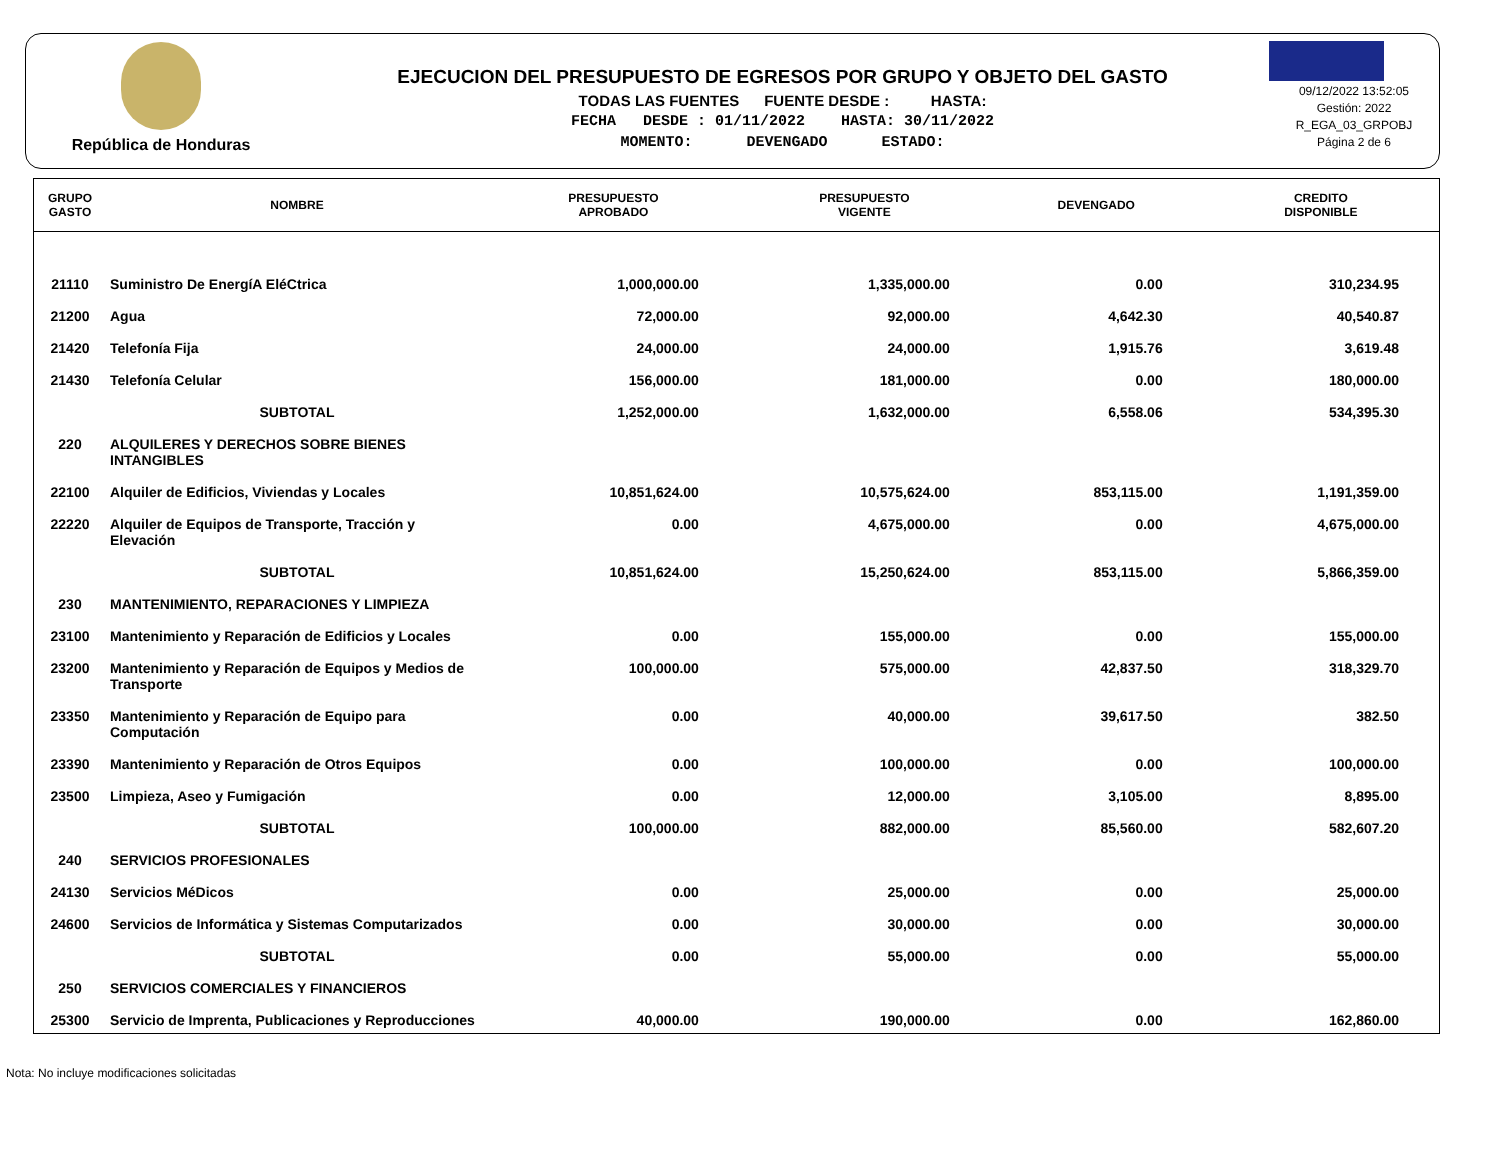República de Honduras
EJECUCION DEL PRESUPUESTO DE EGRESOS POR GRUPO Y OBJETO DEL GASTO
TODAS LAS FUENTES FUENTE DESDE : HASTA:
FECHA DESDE : 01/11/2022 HASTA: 30/11/2022
MOMENTO: DEVENGADO ESTADO:
09/12/2022 13:52:05
Gestión: 2022
R_EGA_03_GRPOBJ
Página 2 de 6
| GRUPO GASTO | NOMBRE | PRESUPUESTO APROBADO | PRESUPUESTO VIGENTE | DEVENGADO | CREDITO DISPONIBLE |
| --- | --- | --- | --- | --- | --- |
| 21110 | Suministro De EnergíA EléCtrica | 1,000,000.00 | 1,335,000.00 | 0.00 | 310,234.95 |
| 21200 | Agua | 72,000.00 | 92,000.00 | 4,642.30 | 40,540.87 |
| 21420 | Telefonía Fija | 24,000.00 | 24,000.00 | 1,915.76 | 3,619.48 |
| 21430 | Telefonía Celular | 156,000.00 | 181,000.00 | 0.00 | 180,000.00 |
| | SUBTOTAL | 1,252,000.00 | 1,632,000.00 | 6,558.06 | 534,395.30 |
| 220 | ALQUILERES Y DERECHOS SOBRE BIENES INTANGIBLES | | | | |
| 22100 | Alquiler de Edificios, Viviendas y Locales | 10,851,624.00 | 10,575,624.00 | 853,115.00 | 1,191,359.00 |
| 22220 | Alquiler de Equipos de Transporte, Tracción y Elevación | 0.00 | 4,675,000.00 | 0.00 | 4,675,000.00 |
| | SUBTOTAL | 10,851,624.00 | 15,250,624.00 | 853,115.00 | 5,866,359.00 |
| 230 | MANTENIMIENTO, REPARACIONES Y LIMPIEZA | | | | |
| 23100 | Mantenimiento y Reparación de Edificios y Locales | 0.00 | 155,000.00 | 0.00 | 155,000.00 |
| 23200 | Mantenimiento y Reparación de Equipos y Medios de Transporte | 100,000.00 | 575,000.00 | 42,837.50 | 318,329.70 |
| 23350 | Mantenimiento y Reparación de Equipo para Computación | 0.00 | 40,000.00 | 39,617.50 | 382.50 |
| 23390 | Mantenimiento y Reparación de Otros Equipos | 0.00 | 100,000.00 | 0.00 | 100,000.00 |
| 23500 | Limpieza, Aseo y Fumigación | 0.00 | 12,000.00 | 3,105.00 | 8,895.00 |
| | SUBTOTAL | 100,000.00 | 882,000.00 | 85,560.00 | 582,607.20 |
| 240 | SERVICIOS PROFESIONALES | | | | |
| 24130 | Servicios MéDicos | 0.00 | 25,000.00 | 0.00 | 25,000.00 |
| 24600 | Servicios de Informática y Sistemas Computarizados | 0.00 | 30,000.00 | 0.00 | 30,000.00 |
| | SUBTOTAL | 0.00 | 55,000.00 | 0.00 | 55,000.00 |
| 250 | SERVICIOS COMERCIALES Y FINANCIEROS | | | | |
| 25300 | Servicio de Imprenta, Publicaciones y Reproducciones | 40,000.00 | 190,000.00 | 0.00 | 162,860.00 |
Nota: No incluye modificaciones solicitadas